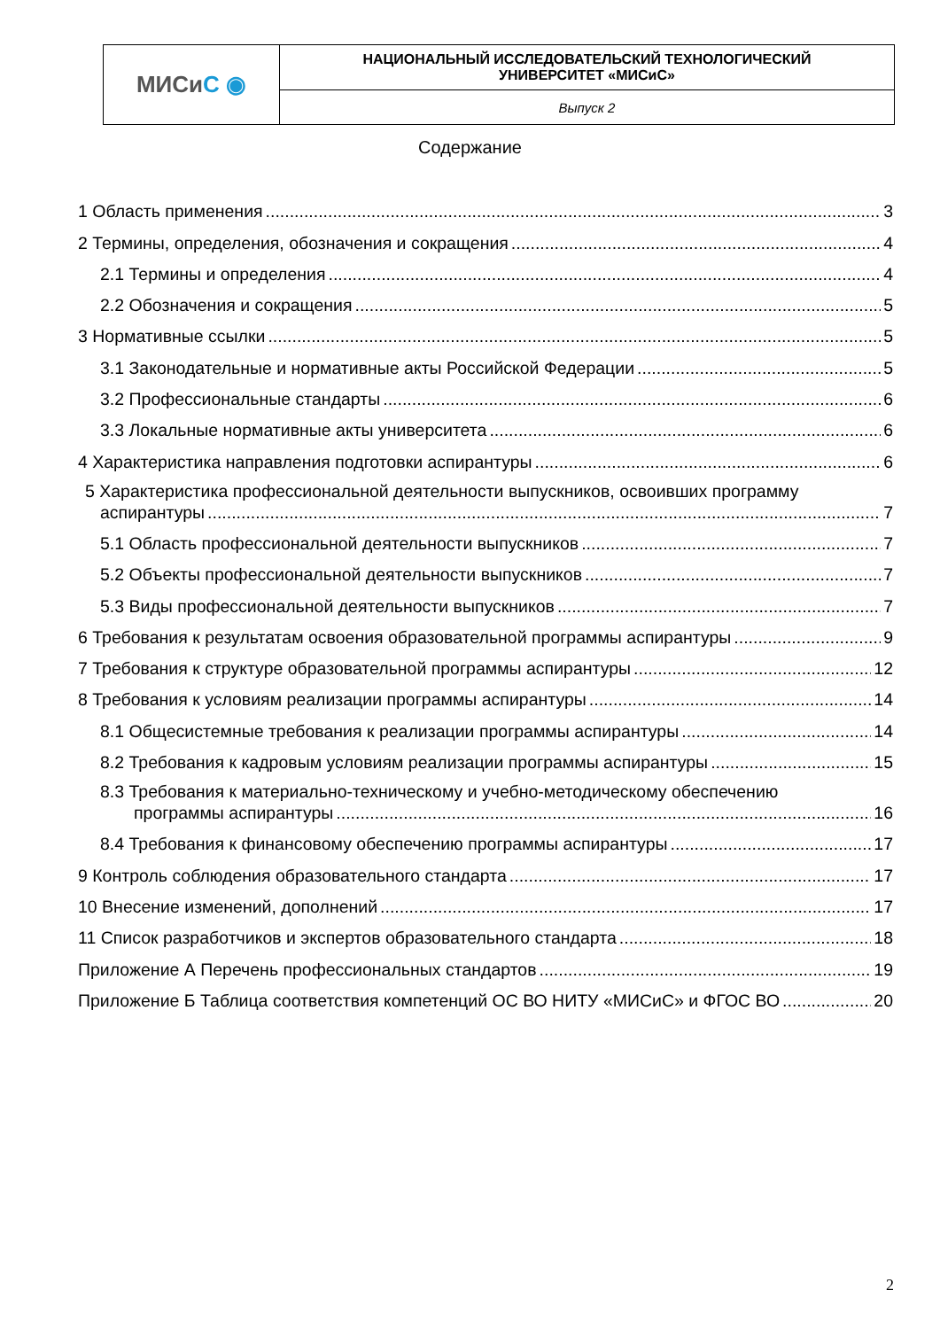| МИСи С ◉ | НАЦИОНАЛЬНЫЙ ИССЛЕДОВАТЕЛЬСКИЙ ТЕХНОЛОГИЧЕСКИЙ УНИВЕРСИТЕТ «МИСиС» |
| | Выпуск 2 |
Содержание
1 Область применения 3
2 Термины, определения, обозначения и сокращения 4
2.1 Термины и определения 4
2.2 Обозначения и сокращения 5
3 Нормативные ссылки 5
3.1 Законодательные и нормативные акты Российской Федерации 5
3.2 Профессиональные стандарты 6
3.3 Локальные нормативные акты университета 6
4 Характеристика направления подготовки аспирантуры 6
5 Характеристика профессиональной деятельности выпускников, освоивших программу
аспирантуры 7
5.1 Область профессиональной деятельности выпускников 7
5.2 Объекты профессиональной деятельности выпускников 7
5.3 Виды профессиональной деятельности выпускников 7
6 Требования к результатам освоения образовательной программы аспирантуры 9
7 Требования к структуре образовательной программы аспирантуры 12
8 Требования к условиям реализации программы аспирантуры 14
8.1 Общесистемные требования к реализации программы аспирантуры 14
8.2 Требования к кадровым условиям реализации программы аспирантуры 15
8.3 Требования к материально-техническому и учебно-методическому обеспечению
программы аспирантуры 16
8.4 Требования к финансовому обеспечению программы аспирантуры 17
9 Контроль соблюдения образовательного стандарта 17
10 Внесение изменений, дополнений 17
11 Список разработчиков и экспертов образовательного стандарта 18
Приложение А Перечень профессиональных стандартов 19
Приложение Б Таблица соответствия компетенций ОС ВО НИТУ «МИСиС» и ФГОС ВО 20
2